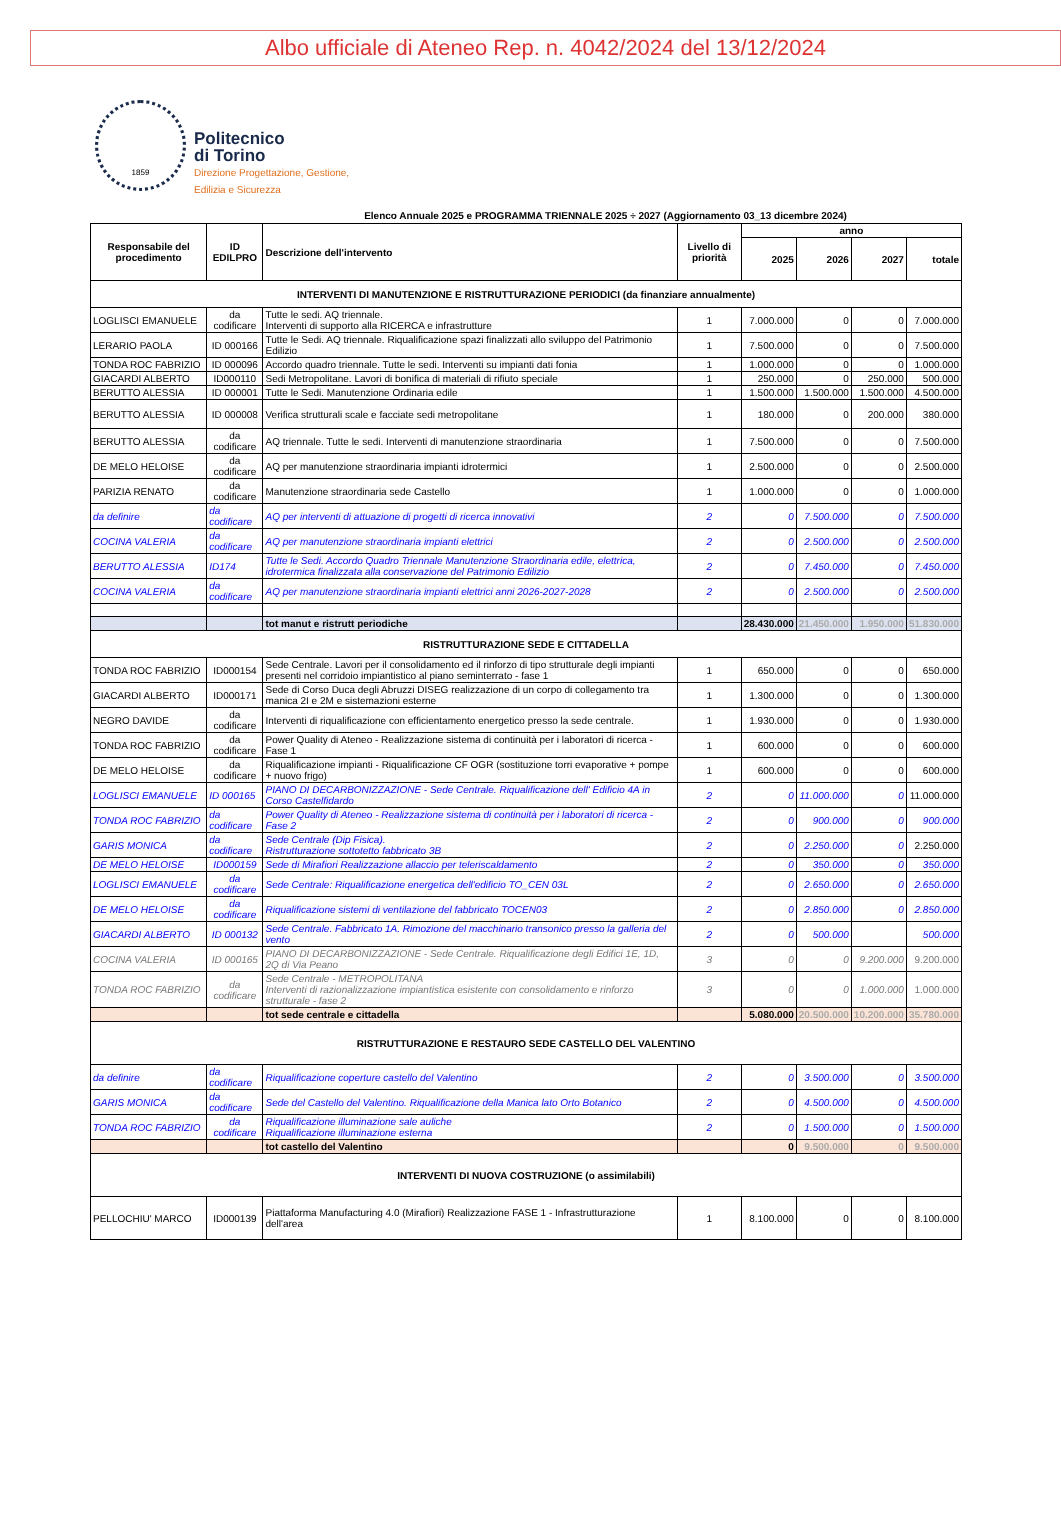Albo ufficiale di Ateneo Rep. n. 4042/2024 del 13/12/2024
1859
Politecnico
di Torino
Direzione Progettazione, Gestione,
Edilizia e Sicurezza
Elenco Annuale 2025 e PROGRAMMA TRIENNALE 2025 ÷ 2027 (Aggiornamento 03_13 dicembre 2024)
| Responsabile del procedimento | ID EDILPRO | Descrizione dell'intervento | Livello di priorità | anno | | | |
| --- | --- | --- | --- | --- | --- | --- | --- |
| | | | | 2025 | 2026 | 2027 | totale |
| INTERVENTI DI MANUTENZIONE E RISTRUTTURAZIONE PERIODICI (da finanziare annualmente) | | | | | | | |
| LOGLISCI EMANUELE | da codificare | Tutte le sedi. AQ triennale. Interventi di supporto alla RICERCA e infrastrutture | 1 | 7.000.000 | 0 | 0 | 7.000.000 |
| LERARIO PAOLA | ID 000166 | Tutte le Sedi. AQ triennale. Riqualificazione spazi finalizzati allo sviluppo del Patrimonio Edilizio | 1 | 7.500.000 | 0 | 0 | 7.500.000 |
| TONDA ROC FABRIZIO | ID 000096 | Accordo quadro triennale. Tutte le sedi. Interventi su impianti dati fonia | 1 | 1.000.000 | 0 | 0 | 1.000.000 |
| GIACARDI ALBERTO | ID000110 | Sedi Metropolitane. Lavori di bonifica di materiali di rifiuto speciale | 1 | 250.000 | 0 | 250.000 | 500.000 |
| BERUTTO ALESSIA | ID 000001 | Tutte le Sedi. Manutenzione Ordinaria edile | 1 | 1.500.000 | 1.500.000 | 1.500.000 | 4.500.000 |
| BERUTTO ALESSIA | ID 000008 | Verifica strutturali scale e facciate sedi metropolitane | 1 | 180.000 | 0 | 200.000 | 380.000 |
| BERUTTO ALESSIA | da codificare | AQ triennale. Tutte le sedi. Interventi di manutenzione straordinaria | 1 | 7.500.000 | 0 | 0 | 7.500.000 |
| DE MELO HELOISE | da codificare | AQ per manutenzione straordinaria impianti idrotermici | 1 | 2.500.000 | 0 | 0 | 2.500.000 |
| PARIZIA RENATO | da codificare | Manutenzione straordinaria sede Castello | 1 | 1.000.000 | 0 | 0 | 1.000.000 |
| da definire | da codificare | AQ per interventi di attuazione di progetti di ricerca innovativi | 2 | 0 | 7.500.000 | 0 | 7.500.000 |
| COCINA VALERIA | da codificare | AQ per manutenzione straordinaria impianti elettrici | 2 | 0 | 2.500.000 | 0 | 2.500.000 |
| BERUTTO ALESSIA | ID174 | Tutte le Sedi. Accordo Quadro Triennale Manutenzione Straordinaria edile, elettrica, idrotermica finalizzata alla conservazione del Patrimonio Edilizio | 2 | 0 | 7.450.000 | 0 | 7.450.000 |
| COCINA VALERIA | da codificare | AQ per manutenzione straordinaria impianti elettrici anni 2026-2027-2028 | 2 | 0 | 2.500.000 | 0 | 2.500.000 |
| | | tot manut e ristrutt periodiche | | 28.430.000 | 21.450.000 | 1.950.000 | 51.830.000 |
| RISTRUTTURAZIONE SEDE E CITTADELLA | | | | | | | |
| TONDA ROC FABRIZIO | ID000154 | Sede Centrale. Lavori per il consolidamento ed il rinforzo di tipo strutturale degli impianti presenti nel corridoio impiantistico al piano seminterrato - fase 1 | 1 | 650.000 | 0 | 0 | 650.000 |
| GIACARDI ALBERTO | ID000171 | Sede di Corso Duca degli Abruzzi DISEG realizzazione di un corpo di collegamento tra manica 2I e 2M e sistemazioni esterne | 1 | 1.300.000 | 0 | 0 | 1.300.000 |
| NEGRO DAVIDE | da codificare | Interventi di riqualificazione con efficientamento energetico presso la sede centrale. | 1 | 1.930.000 | 0 | 0 | 1.930.000 |
| TONDA ROC FABRIZIO | da codificare | Power Quality di Ateneo - Realizzazione sistema di continuità per i laboratori di ricerca - Fase 1 | 1 | 600.000 | 0 | 0 | 600.000 |
| DE MELO HELOISE | da codificare | Riqualificazione impianti - Riqualificazione CF OGR (sostituzione torri evaporative + pompe + nuovo frigo) | 1 | 600.000 | 0 | 0 | 600.000 |
| LOGLISCI EMANUELE | ID 000165 | PIANO DI DECARBONIZZAZIONE - Sede Centrale. Riqualificazione dell' Edificio 4A in Corso Castelfidardo | 2 | 0 | 11.000.000 | 0 | 11.000.000 |
| TONDA ROC FABRIZIO | da codificare | Power Quality di Ateneo - Realizzazione sistema di continuità per i laboratori di ricerca - Fase 2 | 2 | 0 | 900.000 | 0 | 900.000 |
| GARIS MONICA | da codificare | Sede Centrale (Dip Fisica). Ristrutturazione sottotetto fabbricato 3B | 2 | 0 | 2.250.000 | 0 | 2.250.000 |
| DE MELO HELOISE | ID000159 | Sede di Mirafiori Realizzazione allaccio per teleriscaldamento | 2 | 0 | 350.000 | 0 | 350.000 |
| LOGLISCI EMANUELE | da codificare | Sede Centrale: Riqualificazione energetica dell'edificio TO_CEN 03L | 2 | 0 | 2.650.000 | 0 | 2.650.000 |
| DE MELO HELOISE | da codificare | Riqualificazione sistemi di ventilazione del fabbricato TOCEN03 | 2 | 0 | 2.850.000 | 0 | 2.850.000 |
| GIACARDI ALBERTO | ID 000132 | Sede Centrale. Fabbricato 1A. Rimozione del macchinario transonico presso la galleria del vento | 2 | 0 | 500.000 | | 500.000 |
| COCINA VALERIA | ID 000165 | PIANO DI DECARBONIZZAZIONE - Sede Centrale. Riqualificazione degli Edifici 1E, 1D, 2Q di Via Peano | 3 | 0 | 0 | 9.200.000 | 9.200.000 |
| TONDA ROC FABRIZIO | da codificare | Sede Centrale - METROPOLITANA Interventi di razionalizzazione impiantistica esistente con consolidamento e rinforzo strutturale - fase 2 | 3 | 0 | 0 | 1.000.000 | 1.000.000 |
| | | tot sede centrale e cittadella | | 5.080.000 | 20.500.000 | 10.200.000 | 35.780.000 |
| RISTRUTTURAZIONE E RESTAURO SEDE CASTELLO DEL VALENTINO | | | | | | | |
| da definire | da codificare | Riqualificazione coperture castello del Valentino | 2 | 0 | 3.500.000 | 0 | 3.500.000 |
| GARIS MONICA | da codificare | Sede del Castello del Valentino. Riqualificazione della Manica lato Orto Botanico | 2 | 0 | 4.500.000 | 0 | 4.500.000 |
| TONDA ROC FABRIZIO | da codificare | Riqualificazione illuminazione sale auliche Riqualificazione illuminazione esterna | 2 | 0 | 1.500.000 | 0 | 1.500.000 |
| | | tot castello del Valentino | | 0 | 9.500.000 | 0 | 9.500.000 |
| INTERVENTI DI NUOVA COSTRUZIONE (o assimilabili) | | | | | | | |
| PELLOCHIU' MARCO | ID000139 | Piattaforma Manufacturing 4.0 (Mirafiori) Realizzazione FASE 1 - Infrastrutturazione dell'area | 1 | 8.100.000 | 0 | 0 | 8.100.000 |